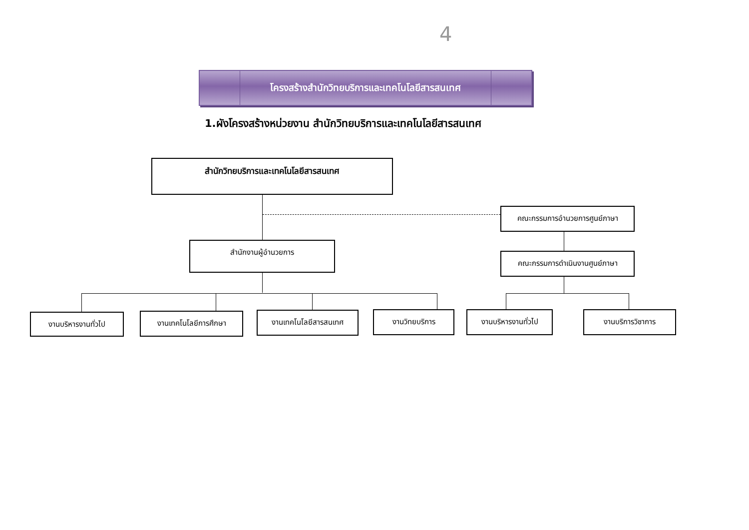4
โครงสร้างสำนักวิทยบริการและเทคโนโลยีสารสนเทศ
1.ผังโครงสร้างหน่วยงาน สำนักวิทยบริการและเทคโนโลยีสารสนเทศ
สำนักวิทยบริการและเทคโนโลยีสารสนเทศ
คณะกรรมการอำนวยการศูนย์ภาษา
สำนักงานผู้อำนวยการ
คณะกรรมการดำเนินงานศูนย์ภาษา
งานบริหารงานทั่วไป งานเทคโนโลยีการศึกษา งานเทคโนโลยีสารสนเทศ งานวิทยบริการ งานบริหารงานทั่วไป งานบริการวิชาการ